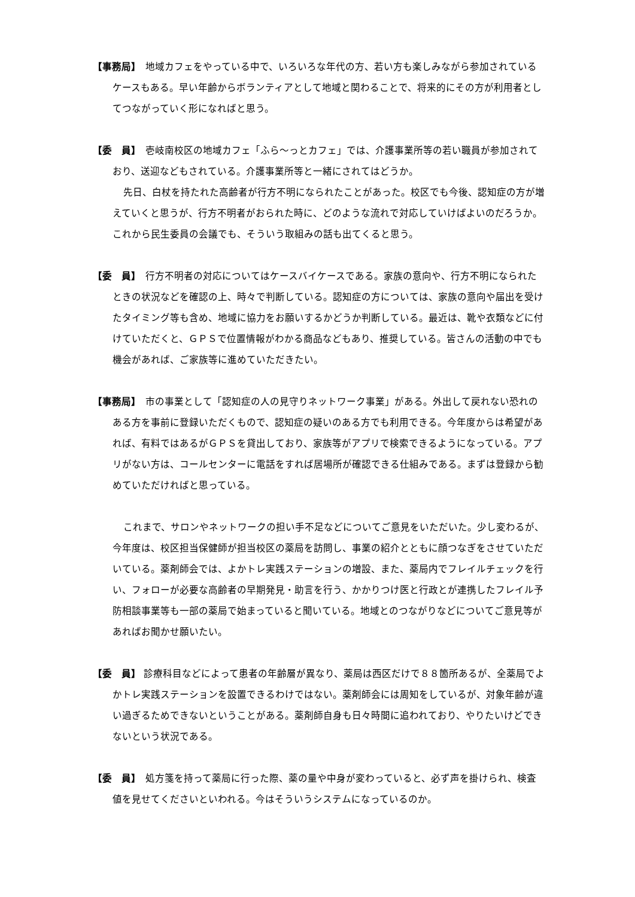【事務局】　地域カフェをやっている中で、いろいろな年代の方、若い方も楽しみながら参加されているケースもある。早い年齢からボランティアとして地域と関わることで、将来的にその方が利用者としてつながっていく形になればと思う。
【委　員】　壱岐南校区の地域カフェ「ふら～っとカフェ」では、介護事業所等の若い職員が参加されており、送迎などもされている。介護事業所等と一緒にされてはどうか。
先日、白杖を持たれた高齢者が行方不明になられたことがあった。校区でも今後、認知症の方が増えていくと思うが、行方不明者がおられた時に、どのような流れで対応していけばよいのだろうか。これから民生委員の会議でも、そういう取組みの話も出てくると思う。
【委　員】　行方不明者の対応についてはケースバイケースである。家族の意向や、行方不明になられたときの状況などを確認の上、時々で判断している。認知症の方については、家族の意向や届出を受けたタイミング等も含め、地域に協力をお願いするかどうか判断している。最近は、靴や衣類などに付けていただくと、ＧＰＳで位置情報がわかる商品などもあり、推奨している。皆さんの活動の中でも機会があれば、ご家族等に進めていただきたい。
【事務局】　市の事業として「認知症の人の見守りネットワーク事業」がある。外出して戻れない恐れのある方を事前に登録いただくもので、認知症の疑いのある方でも利用できる。今年度からは希望があれば、有料ではあるがＧＰＳを貸出しており、家族等がアプリで検索できるようになっている。アプリがない方は、コールセンターに電話をすれば居場所が確認できる仕組みである。まずは登録から勧めていただければと思っている。
これまで、サロンやネットワークの担い手不足などについてご意見をいただいた。少し変わるが、今年度は、校区担当保健師が担当校区の薬局を訪問し、事業の紹介とともに顔つなぎをさせていただいている。薬剤師会では、よかトレ実践ステーションの増設、また、薬局内でフレイルチェックを行い、フォローが必要な高齢者の早期発見・助言を行う、かかりつけ医と行政とが連携したフレイル予防相談事業等も一部の薬局で始まっていると聞いている。地域とのつながりなどについてご意見等があればお聞かせ願いたい。
【委　員】 診療科目などによって患者の年齢層が異なり、薬局は西区だけで８８箇所あるが、全薬局でよかトレ実践ステーションを設置できるわけではない。薬剤師会には周知をしているが、対象年齢が違い過ぎるためできないということがある。薬剤師自身も日々時間に追われており、やりたいけどできないという状況である。
【委　員】　処方箋を持って薬局に行った際、薬の量や中身が変わっていると、必ず声を掛けられ、検査値を見せてくださいといわれる。今はそういうシステムになっているのか。